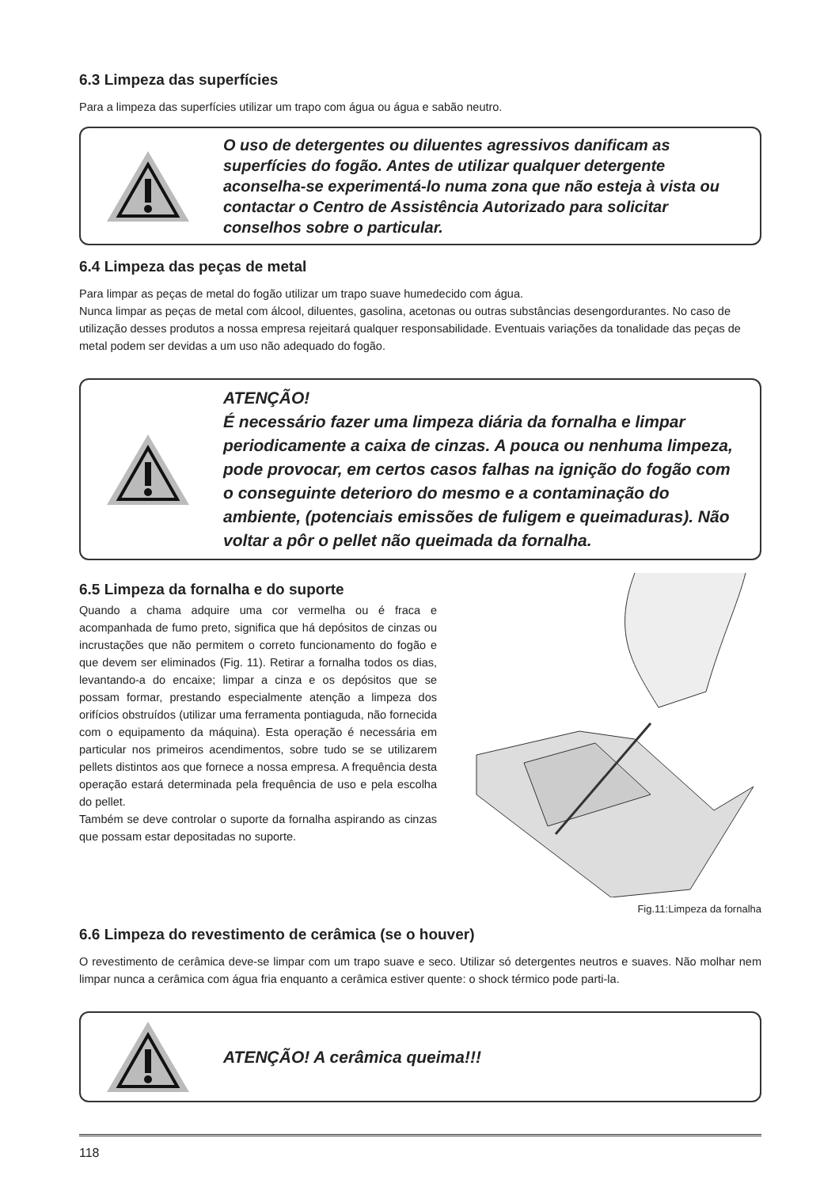6.3 Limpeza das superfícies
Para a limpeza das superfícies utilizar um trapo com água ou água e sabão neutro.
O uso de detergentes ou diluentes agressivos danificam as superfícies do fogão. Antes de utilizar qualquer detergente aconselha-se experimentá-lo numa zona que não esteja à vista ou contactar o Centro de Assistência Autorizado para solicitar conselhos sobre o particular.
6.4 Limpeza das peças de metal
Para limpar as peças de metal do fogão utilizar um trapo suave humedecido com água.
Nunca limpar as peças de metal com álcool, diluentes, gasolina, acetonas ou outras substâncias desengordurantes. No caso de utilização desses produtos a nossa empresa rejeitará qualquer responsabilidade. Eventuais variações da tonalidade das peças de metal podem ser devidas a um uso não adequado do fogão.
ATENÇÃO!
É necessário fazer uma limpeza diária da fornalha e limpar periodicamente a caixa de cinzas. A pouca ou nenhuma limpeza, pode provocar, em certos casos falhas na ignição do fogão com o conseguinte deterioro do mesmo e a contaminação do ambiente, (potenciais emissões de fuligem e queimaduras). Não voltar a pôr o pellet não queimada da fornalha.
6.5 Limpeza da fornalha e do suporte
Quando a chama adquire uma cor vermelha ou é fraca e acompanhada de fumo preto, significa que há depósitos de cinzas ou incrustações que não permitem o correto funcionamento do fogão e que devem ser eliminados (Fig. 11). Retirar a fornalha todos os dias, levantando-a do encaixe; limpar a cinza e os depósitos que se possam formar, prestando especialmente atenção a limpeza dos orifícios obstruídos (utilizar uma ferramenta pontiaguda, não fornecida com o equipamento da máquina). Esta operação é necessária em particular nos primeiros acendimentos, sobre tudo se se utilizarem pellets distintos aos que fornece a nossa empresa. A frequência desta operação estará determinada pela frequência de uso e pela escolha do pellet.
Também se deve controlar o suporte da fornalha aspirando as cinzas que possam estar depositadas no suporte.
Fig.11:Limpeza da fornalha
6.6 Limpeza do revestimento de cerâmica (se o houver)
O revestimento de cerâmica deve-se limpar com um trapo suave e seco. Utilizar só detergentes neutros e suaves. Não molhar nem limpar nunca a cerâmica com água fria enquanto a cerâmica estiver quente: o shock térmico pode parti-la.
ATENÇÃO! A cerâmica queima!!!
118